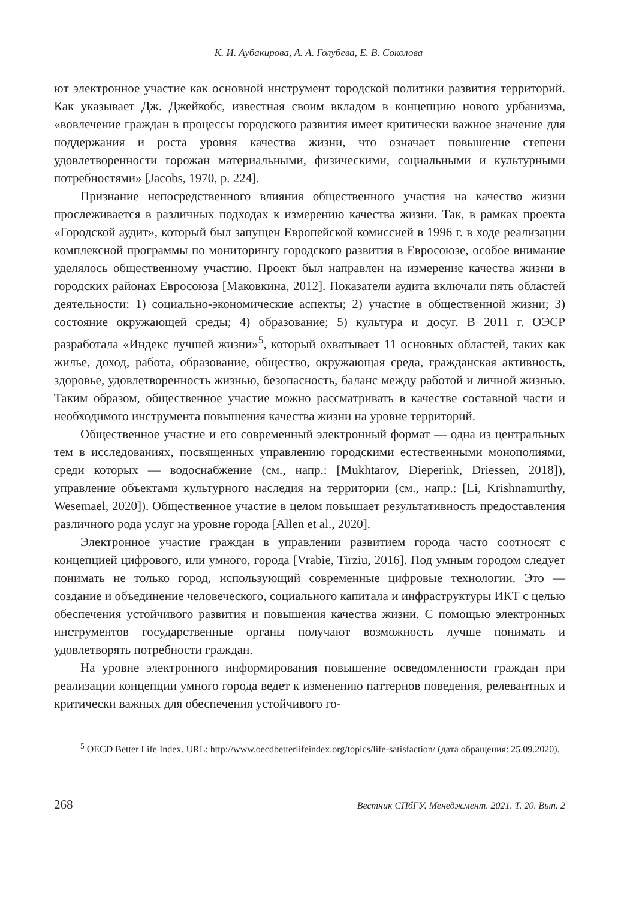К. И. Аубакирова, А. А. Голубева, Е. В. Соколова
ют электронное участие как основной инструмент городской политики развития территорий. Как указывает Дж. Джейкобс, известная своим вкладом в концепцию нового урбанизма, «вовлечение граждан в процессы городского развития имеет критически важное значение для поддержания и роста уровня качества жизни, что означает повышение степени удовлетворенности горожан материальными, физическими, социальными и культурными потребностями» [Jacobs, 1970, p. 224].
Признание непосредственного влияния общественного участия на качество жизни прослеживается в различных подходах к измерению качества жизни. Так, в рамках проекта «Городской аудит», который был запущен Европейской комиссией в 1996 г. в ходе реализации комплексной программы по мониторингу городского развития в Евросоюзе, особое внимание уделялось общественному участию. Проект был направлен на измерение качества жизни в городских районах Евросоюза [Маковкина, 2012]. Показатели аудита включали пять областей деятельности: 1) социально-экономические аспекты; 2) участие в общественной жизни; 3) состояние окружающей среды; 4) образование; 5) культура и досуг. В 2011 г. ОЭСР разработала «Индекс лучшей жизни»<sup>5</sup>, который охватывает 11 основных областей, таких как жилье, доход, работа, образование, общество, окружающая среда, гражданская активность, здоровье, удовлетворенность жизнью, безопасность, баланс между работой и личной жизнью. Таким образом, общественное участие можно рассматривать в качестве составной части и необходимого инструмента повышения качества жизни на уровне территорий.
Общественное участие и его современный электронный формат — одна из центральных тем в исследованиях, посвященных управлению городскими естественными монополиями, среди которых — водоснабжение (см., напр.: [Mukhtarov, Dieperink, Driessen, 2018]), управление объектами культурного наследия на территории (см., напр.: [Li, Krishnamurthy, Wesemael, 2020]). Общественное участие в целом повышает результативность предоставления различного рода услуг на уровне города [Allen et al., 2020].
Электронное участие граждан в управлении развитием города часто соотносят с концепцией цифрового, или умного, города [Vrabie, Tirziu, 2016]. Под умным городом следует понимать не только город, использующий современные цифровые технологии. Это — создание и объединение человеческого, социального капитала и инфраструктуры ИКТ с целью обеспечения устойчивого развития и повышения качества жизни. С помощью электронных инструментов государственные органы получают возможность лучше понимать и удовлетворять потребности граждан.
На уровне электронного информирования повышение осведомленности граждан при реализации концепции умного города ведет к изменению паттернов поведения, релевантных и критически важных для обеспечения устойчивого го-
<sup>5</sup> OECD Better Life Index. URL: http://www.oecdbetterlifeindex.org/topics/life-satisfaction/ (дата обращения: 25.09.2020).
268 Вестник СПбГУ. Менеджмент. 2021. Т. 20. Вып. 2